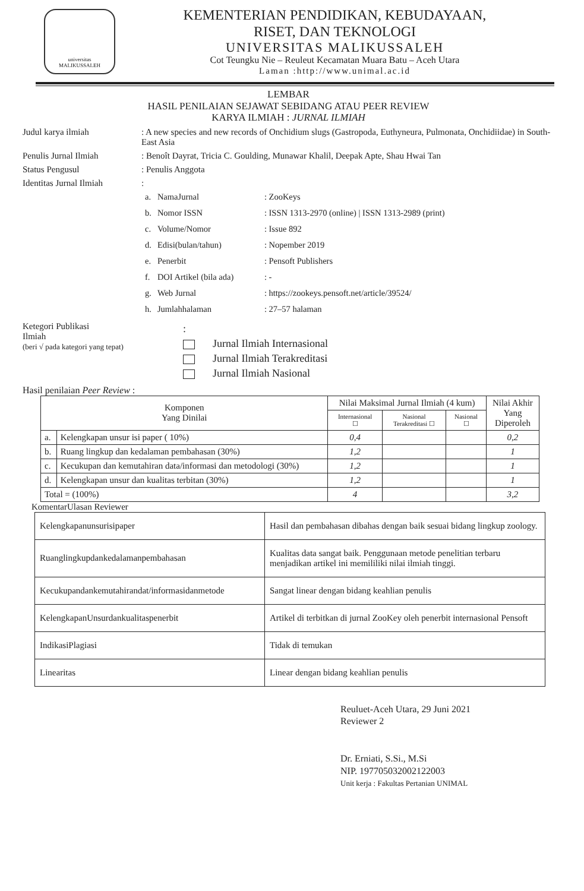universitas
MALIKUSSALEH
KEMENTERIAN PENDIDIKAN, KEBUDAYAAN,
RISET, DAN TEKNOLOGI
UNIVERSITAS MALIKUSSALEH
Cot Teungku Nie – Reuleut Kecamatan Muara Batu – Aceh Utara
Laman :http://www.unimal.ac.id
LEMBAR
HASIL PENILAIAN SEJAWAT SEBIDANG ATAU PEER REVIEW
KARYA ILMIAH : JURNAL ILMIAH
Judul karya ilmiah : A new species and new records of Onchidium slugs (Gastropoda, Euthyneura, Pulmonata, Onchidiidae) in South-East Asia
Penulis Jurnal Ilmiah : Benoît Dayrat, Tricia C. Goulding, Munawar Khalil, Deepak Apte, Shau Hwai Tan
Status Pengusul : Penulis Anggota
Identitas Jurnal Ilmiah
:
| a. | NamaJurnal | : ZooKeys |
| b. | Nomor ISSN | : ISSN 1313-2970 (online) / ISSN 1313-2989 (print) |
| c. | Volume/Nomor | : Issue 892 |
| d. | Edisi(bulan/tahun) | : Nopember 2019 |
| e. | Penerbit | : Pensoft Publishers |
| f. | DOI Artikel (bila ada) | : - |
| g. | Web Jurnal | : https://zookeys.pensoft.net/article/39524/ |
| h. | Jumlahhalaman | : 27–57 halaman |
Ketegori Publikasi
Ilmiah
(beri √ pada kategori yang tepat)
:
Jurnal Ilmiah Internasional
Jurnal Ilmiah Terakreditasi
Jurnal Ilmiah Nasional
Hasil penilaian Peer Review :
| Komponen Yang Dinilai | | Nilai Maksimal Jurnal Ilmiah (4 kum) | | | Nilai Akhir Yang Diperoleh |
| --- | --- | --- | --- | --- | --- |
| | | Internasional ☐ | Nasional Terakreditasi ☐ | Nasional ☐ | |
| a. | Kelengkapan unsur isi paper ( 10%) | 0,4 | | | 0,2 |
| b. | Ruang lingkup dan kedalaman pembahasan (30%) | 1,2 | | | 1 |
| c. | Kecukupan dan kemutahiran data/informasi dan metodologi (30%) | 1,2 | | | 1 |
| d. | Kelengkapan unsur dan kualitas terbitan (30%) | 1,2 | | | 1 |
| Total = (100%) | | 4 | | | 3,2 |
KomentarUlasan Reviewer
| Kelengkapanunsurisipaper | Hasil dan pembahasan dibahas dengan baik sesuai bidang lingkup zoology. |
| Ruanglingkupdankedalamanpembahasan | Kualitas data sangat baik. Penggunaan metode penelitian terbaru menjadikan artikel ini memililiki nilai ilmiah tinggi. |
| Kecukupandankemutahirandat/informasidanmetode | Sangat linear dengan bidang keahlian penulis |
| KelengkapanUnsurdankualitaspenerbit | Artikel di terbitkan di jurnal ZooKey oleh penerbit internasional Pensoft |
| IndikasiPlagiasi | Tidak di temukan |
| Linearitas | Linear dengan bidang keahlian penulis |
Reuluet-Aceh Utara, 29 Juni 2021
Reviewer 2
Dr. Erniati, S.Si., M.Si
NIP. 197705032002122003
Unit kerja : Fakultas Pertanian UNIMAL